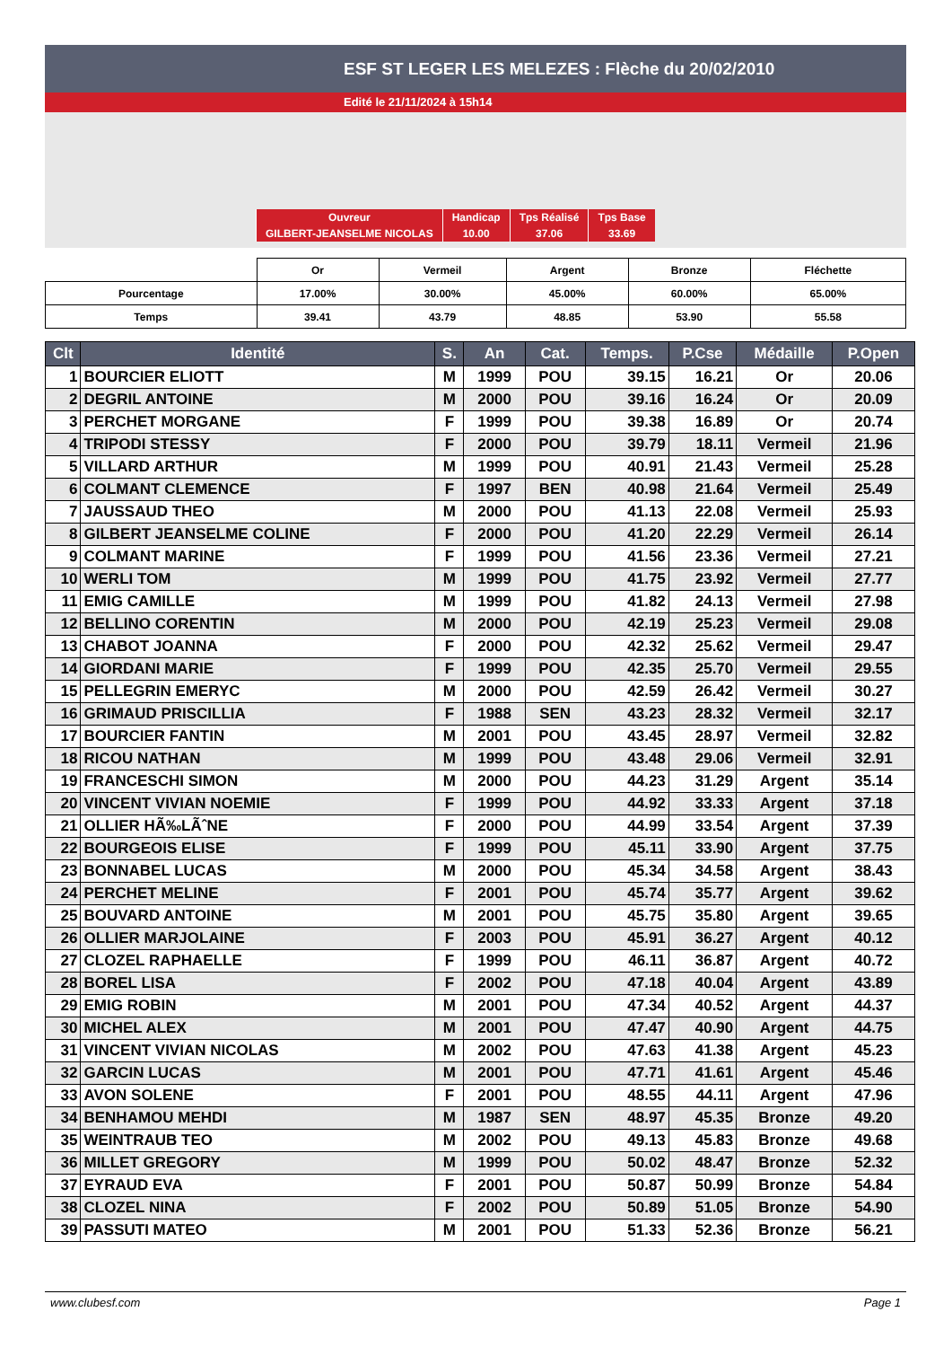ESF ST LEGER LES MELEZES : Flèche du 20/02/2010
Edité le 21/11/2024 à 15h14
| Ouvreur | Handicap | Tps Réalisé | Tps Base |
| GILBERT-JEANSELME NICOLAS | 10.00 | 37.06 | 33.69 |
| | Or | Vermeil | Argent | Bronze | Fléchette |
| Pourcentage | 17.00% | 30.00% | 45.00% | 60.00% | 65.00% |
| Temps | 39.41 | 43.79 | 48.85 | 53.90 | 55.58 |
| Clt | Identité | S. | An | Cat. | Temps. | P.Cse | Médaille | P.Open |
| --- | --- | --- | --- | --- | --- | --- | --- | --- |
| 1 | BOURCIER ELIOTT | M | 1999 | POU | 39.15 | 16.21 | Or | 20.06 |
| 2 | DEGRIL ANTOINE | M | 2000 | POU | 39.16 | 16.24 | Or | 20.09 |
| 3 | PERCHET MORGANE | F | 1999 | POU | 39.38 | 16.89 | Or | 20.74 |
| 4 | TRIPODI STESSY | F | 2000 | POU | 39.79 | 18.11 | Vermeil | 21.96 |
| 5 | VILLARD ARTHUR | M | 1999 | POU | 40.91 | 21.43 | Vermeil | 25.28 |
| 6 | COLMANT CLEMENCE | F | 1997 | BEN | 40.98 | 21.64 | Vermeil | 25.49 |
| 7 | JAUSSAUD THEO | M | 2000 | POU | 41.13 | 22.08 | Vermeil | 25.93 |
| 8 | GILBERT JEANSELME COLINE | F | 2000 | POU | 41.20 | 22.29 | Vermeil | 26.14 |
| 9 | COLMANT MARINE | F | 1999 | POU | 41.56 | 23.36 | Vermeil | 27.21 |
| 10 | WERLI TOM | M | 1999 | POU | 41.75 | 23.92 | Vermeil | 27.77 |
| 11 | EMIG CAMILLE | M | 1999 | POU | 41.82 | 24.13 | Vermeil | 27.98 |
| 12 | BELLINO CORENTIN | M | 2000 | POU | 42.19 | 25.23 | Vermeil | 29.08 |
| 13 | CHABOT JOANNA | F | 2000 | POU | 42.32 | 25.62 | Vermeil | 29.47 |
| 14 | GIORDANI MARIE | F | 1999 | POU | 42.35 | 25.70 | Vermeil | 29.55 |
| 15 | PELLEGRIN EMERYC | M | 2000 | POU | 42.59 | 26.42 | Vermeil | 30.27 |
| 16 | GRIMAUD PRISCILLIA | F | 1988 | SEN | 43.23 | 28.32 | Vermeil | 32.17 |
| 17 | BOURCIER FANTIN | M | 2001 | POU | 43.45 | 28.97 | Vermeil | 32.82 |
| 18 | RICOU NATHAN | M | 1999 | POU | 43.48 | 29.06 | Vermeil | 32.91 |
| 19 | FRANCESCHI SIMON | M | 2000 | POU | 44.23 | 31.29 | Argent | 35.14 |
| 20 | VINCENT VIVIAN NOEMIE | F | 1999 | POU | 44.92 | 33.33 | Argent | 37.18 |
| 21 | OLLIER HÃ‰LÃˆNE | F | 2000 | POU | 44.99 | 33.54 | Argent | 37.39 |
| 22 | BOURGEOIS ELISE | F | 1999 | POU | 45.11 | 33.90 | Argent | 37.75 |
| 23 | BONNABEL LUCAS | M | 2000 | POU | 45.34 | 34.58 | Argent | 38.43 |
| 24 | PERCHET MELINE | F | 2001 | POU | 45.74 | 35.77 | Argent | 39.62 |
| 25 | BOUVARD ANTOINE | M | 2001 | POU | 45.75 | 35.80 | Argent | 39.65 |
| 26 | OLLIER MARJOLAINE | F | 2003 | POU | 45.91 | 36.27 | Argent | 40.12 |
| 27 | CLOZEL RAPHAELLE | F | 1999 | POU | 46.11 | 36.87 | Argent | 40.72 |
| 28 | BOREL LISA | F | 2002 | POU | 47.18 | 40.04 | Argent | 43.89 |
| 29 | EMIG ROBIN | M | 2001 | POU | 47.34 | 40.52 | Argent | 44.37 |
| 30 | MICHEL ALEX | M | 2001 | POU | 47.47 | 40.90 | Argent | 44.75 |
| 31 | VINCENT VIVIAN NICOLAS | M | 2002 | POU | 47.63 | 41.38 | Argent | 45.23 |
| 32 | GARCIN LUCAS | M | 2001 | POU | 47.71 | 41.61 | Argent | 45.46 |
| 33 | AVON SOLENE | F | 2001 | POU | 48.55 | 44.11 | Argent | 47.96 |
| 34 | BENHAMOU MEHDI | M | 1987 | SEN | 48.97 | 45.35 | Bronze | 49.20 |
| 35 | WEINTRAUB TEO | M | 2002 | POU | 49.13 | 45.83 | Bronze | 49.68 |
| 36 | MILLET GREGORY | M | 1999 | POU | 50.02 | 48.47 | Bronze | 52.32 |
| 37 | EYRAUD EVA | F | 2001 | POU | 50.87 | 50.99 | Bronze | 54.84 |
| 38 | CLOZEL NINA | F | 2002 | POU | 50.89 | 51.05 | Bronze | 54.90 |
| 39 | PASSUTI MATEO | M | 2001 | POU | 51.33 | 52.36 | Bronze | 56.21 |
www.clubesf.com Page 1